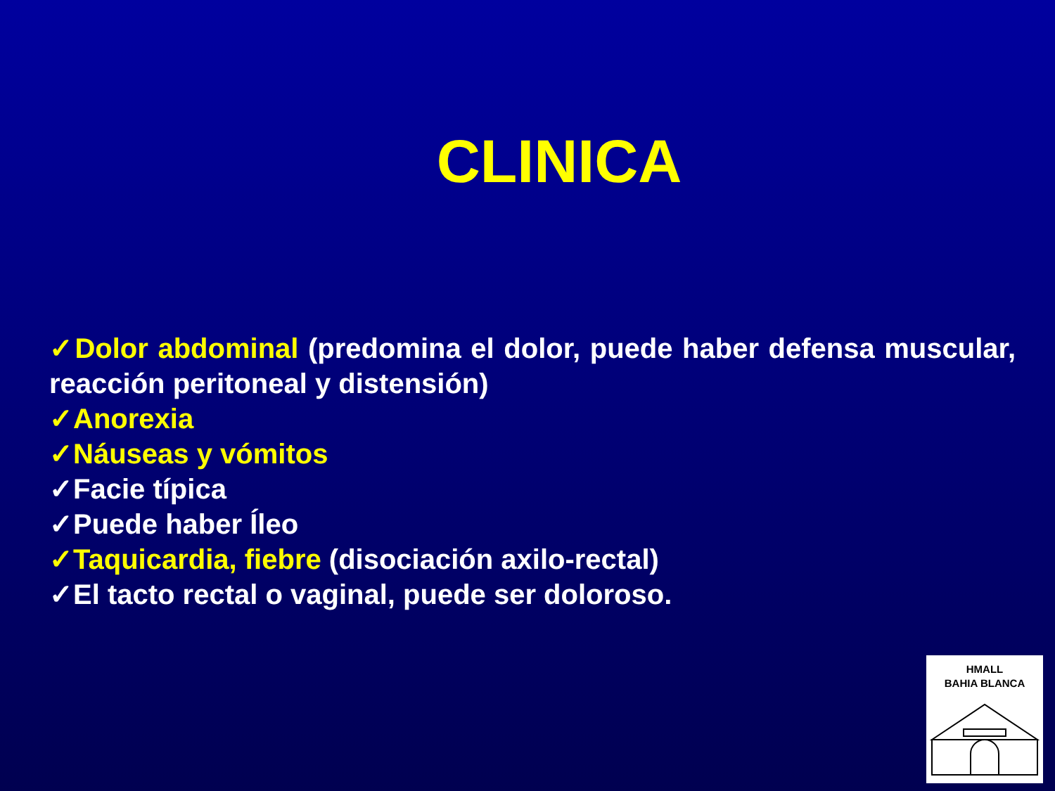CLINICA
✓Dolor abdominal (predomina el dolor, puede haber defensa muscular, reacción peritoneal y distensión)
✓Anorexia
✓Náuseas y vómitos
✓Facie típica
✓Puede haber Íleo
✓Taquicardia, fiebre (disociación axilo-rectal)
✓El tacto rectal o vaginal, puede ser doloroso.
HMALL
BAHIA BLANCA